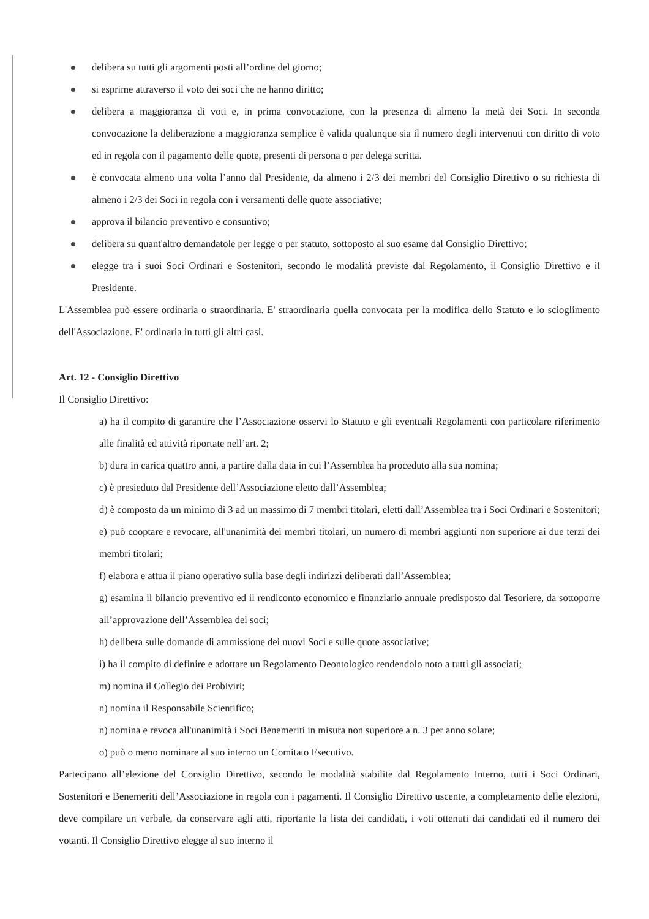delibera su tutti gli argomenti posti all’ordine del giorno;
si esprime attraverso il voto dei soci che ne hanno diritto;
delibera a maggioranza di voti e, in prima convocazione, con la presenza di almeno la metà dei Soci. In seconda convocazione la deliberazione a maggioranza semplice è valida qualunque sia il numero degli intervenuti con diritto di voto ed in regola con il pagamento delle quote, presenti di persona o per delega scritta.
è convocata almeno una volta l’anno dal Presidente, da almeno i 2/3 dei membri del Consiglio Direttivo o su richiesta di almeno i 2/3 dei Soci in regola con i versamenti delle quote associative;
approva il bilancio preventivo e consuntivo;
delibera su quant'altro demandatole per legge o per statuto, sottoposto al suo esame dal Consiglio Direttivo;
elegge tra i suoi Soci Ordinari e Sostenitori, secondo le modalità previste dal Regolamento, il Consiglio Direttivo e il Presidente.
L'Assemblea può essere ordinaria o straordinaria. E' straordinaria quella convocata per la modifica dello Statuto e lo scioglimento dell'Associazione. E' ordinaria in tutti gli altri casi.
Art. 12 - Consiglio Direttivo
Il Consiglio Direttivo:
a) ha il compito di garantire che l’Associazione osservi lo Statuto e gli eventuali Regolamenti con particolare riferimento alle finalità ed attività riportate nell’art. 2;
b) dura in carica quattro anni, a partire dalla data in cui l’Assemblea ha proceduto alla sua nomina;
c) è presieduto dal Presidente dell’Associazione eletto dall’Assemblea;
d) è composto da un minimo di 3 ad un massimo di 7 membri titolari, eletti dall’Assemblea tra i Soci Ordinari e Sostenitori;
e) può cooptare e revocare, all'unanimità dei membri titolari, un numero di membri aggiunti non superiore ai due terzi dei membri titolari;
f) elabora e attua il piano operativo sulla base degli indirizzi deliberati dall’Assemblea;
g) esamina il bilancio preventivo ed il rendiconto economico e finanziario annuale predisposto dal Tesoriere, da sottoporre all’approvazione dell’Assemblea dei soci;
h) delibera sulle domande di ammissione dei nuovi Soci e sulle quote associative;
i) ha il compito di definire e adottare un Regolamento Deontologico rendendolo noto a tutti gli associati;
m) nomina il Collegio dei Probiviri;
n) nomina il Responsabile Scientifico;
n) nomina e revoca all'unanimità i Soci Benemeriti in misura non superiore a n. 3 per anno solare;
o) può o meno nominare al suo interno un Comitato Esecutivo.
Partecipano all’elezione del Consiglio Direttivo, secondo le modalità stabilite dal Regolamento Interno, tutti i Soci Ordinari, Sostenitori e Benemeriti dell’Associazione in regola con i pagamenti. Il Consiglio Direttivo uscente, a completamento delle elezioni, deve compilare un verbale, da conservare agli atti, riportante la lista dei candidati, i voti ottenuti dai candidati ed il numero dei votanti. Il Consiglio Direttivo elegge al suo interno il